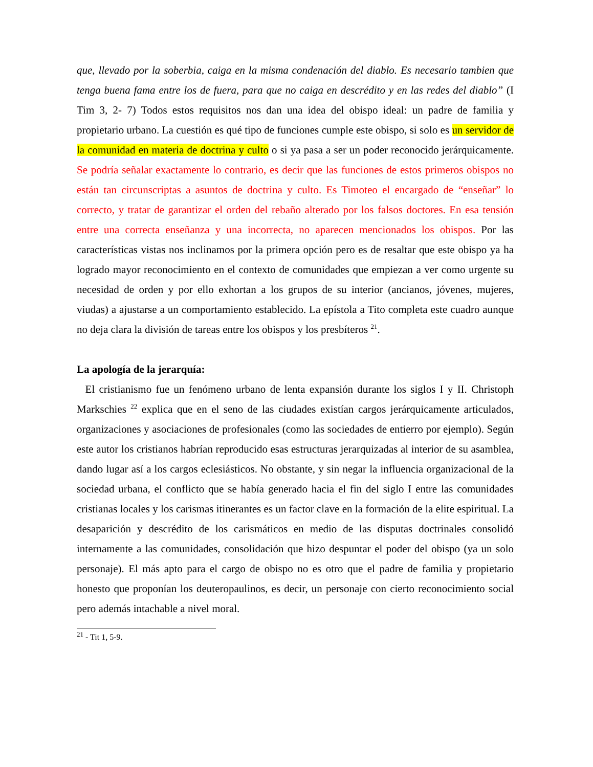que, llevado por la soberbia, caiga en la misma condenación del diablo. Es necesario tambien que tenga buena fama entre los de fuera, para que no caiga en descrédito y en las redes del diablo” (I Tim 3, 2- 7) Todos estos requisitos nos dan una idea del obispo ideal: un padre de familia y propietario urbano. La cuestión es qué tipo de funciones cumple este obispo, si solo es un servidor de la comunidad en materia de doctrina y culto o si ya pasa a ser un poder reconocido jerárquicamente. Se podría señalar exactamente lo contrario, es decir que las funciones de estos primeros obispos no están tan circunscriptas a asuntos de doctrina y culto. Es Timoteo el encargado de “enseñar” lo correcto, y tratar de garantizar el orden del rebaño alterado por los falsos doctores. En esa tensión entre una correcta enseñanza y una incorrecta, no aparecen mencionados los obispos. Por las características vistas nos inclinamos por la primera opción pero es de resaltar que este obispo ya ha logrado mayor reconocimiento en el contexto de comunidades que empiezan a ver como urgente su necesidad de orden y por ello exhortan a los grupos de su interior (ancianos, jóvenes, mujeres, viudas) a ajustarse a un comportamiento establecido. La epístola a Tito completa este cuadro aunque no deja clara la división de tareas entre los obispos y los presbíteros <sup>21</sup>.
La apología de la jerarquía:
El cristianismo fue un fenómeno urbano de lenta expansión durante los siglos I y II. Christoph Markschies <sup>22</sup> explica que en el seno de las ciudades existían cargos jerárquicamente articulados, organizaciones y asociaciones de profesionales (como las sociedades de entierro por ejemplo). Según este autor los cristianos habrían reproducido esas estructuras jerarquizadas al interior de su asamblea, dando lugar así a los cargos eclesiásticos. No obstante, y sin negar la influencia organizacional de la sociedad urbana, el conflicto que se había generado hacia el fin del siglo I entre las comunidades cristianas locales y los carismas itinerantes es un factor clave en la formación de la elite espiritual. La desaparición y descrédito de los carismáticos en medio de las disputas doctrinales consolidó internamente a las comunidades, consolidación que hizo despuntar el poder del obispo (ya un solo personaje). El más apto para el cargo de obispo no es otro que el padre de familia y propietario honesto que proponían los deuteropaulinos, es decir, un personaje con cierto reconocimiento social pero además intachable a nivel moral.
<sup>21</sup> - Tit 1, 5-9.